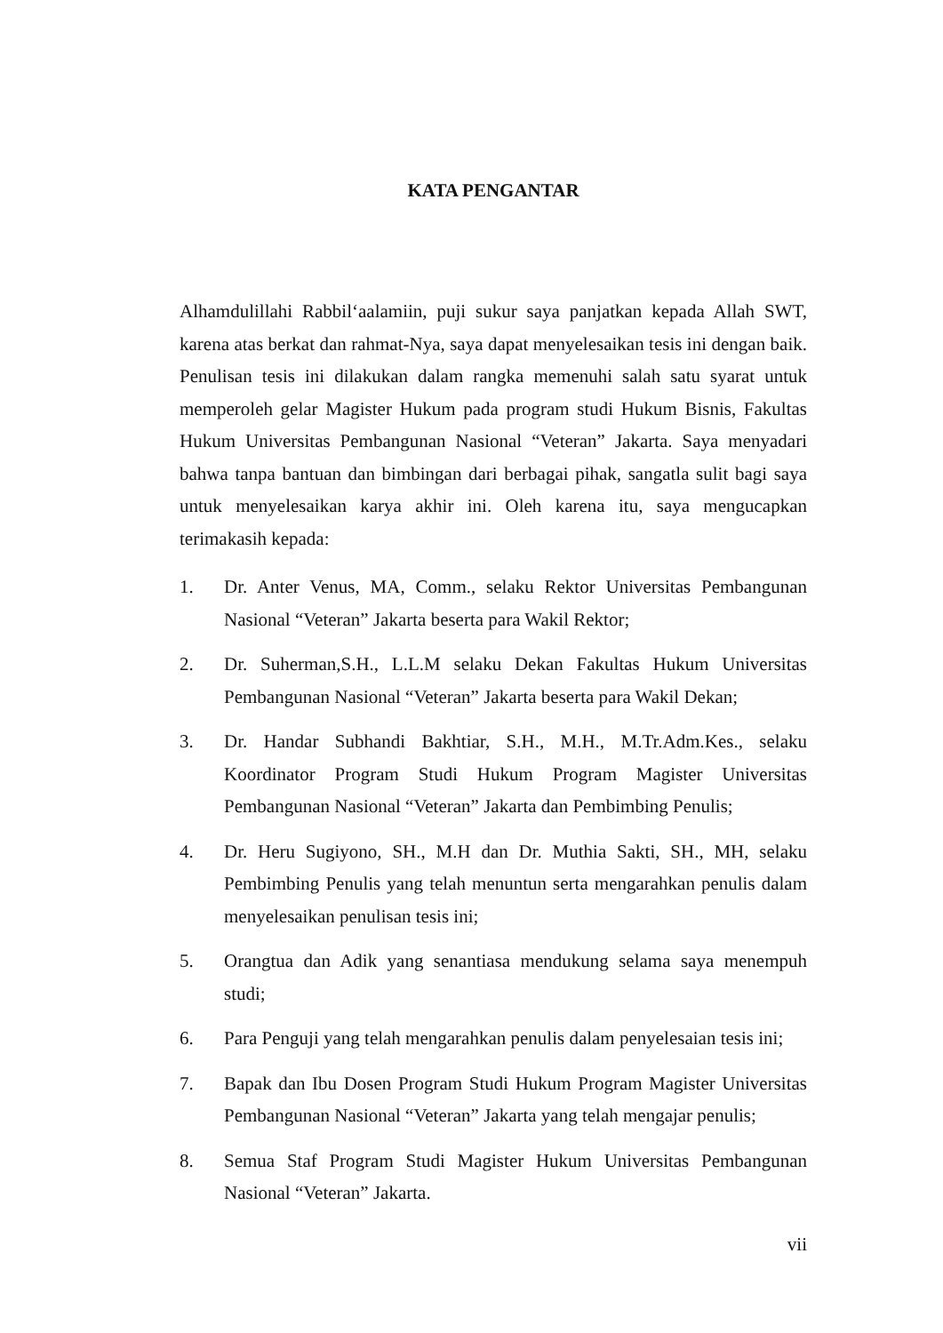KATA PENGANTAR
Alhamdulillahi Rabbil‘aalamiin, puji sukur saya panjatkan kepada Allah SWT, karena atas berkat dan rahmat-Nya, saya dapat menyelesaikan tesis ini dengan baik. Penulisan tesis ini dilakukan dalam rangka memenuhi salah satu syarat untuk memperoleh gelar Magister Hukum pada program studi Hukum Bisnis, Fakultas Hukum Universitas Pembangunan Nasional “Veteran” Jakarta. Saya menyadari bahwa tanpa bantuan dan bimbingan dari berbagai pihak, sangatla sulit bagi saya untuk menyelesaikan karya akhir ini. Oleh karena itu, saya mengucapkan terimakasih kepada:
1. Dr. Anter Venus, MA, Comm., selaku Rektor Universitas Pembangunan Nasional “Veteran” Jakarta beserta para Wakil Rektor;
2. Dr. Suherman,S.H., L.L.M selaku Dekan Fakultas Hukum Universitas Pembangunan Nasional “Veteran” Jakarta beserta para Wakil Dekan;
3. Dr. Handar Subhandi Bakhtiar, S.H., M.H., M.Tr.Adm.Kes., selaku Koordinator Program Studi Hukum Program Magister Universitas Pembangunan Nasional “Veteran” Jakarta dan Pembimbing Penulis;
4. Dr. Heru Sugiyono, SH., M.H dan Dr. Muthia Sakti, SH., MH, selaku Pembimbing Penulis yang telah menuntun serta mengarahkan penulis dalam menyelesaikan penulisan tesis ini;
5. Orangtua dan Adik yang senantiasa mendukung selama saya menempuh studi;
6. Para Penguji yang telah mengarahkan penulis dalam penyelesaian tesis ini;
7. Bapak dan Ibu Dosen Program Studi Hukum Program Magister Universitas Pembangunan Nasional “Veteran” Jakarta yang telah mengajar penulis;
8. Semua Staf Program Studi Magister Hukum Universitas Pembangunan Nasional “Veteran” Jakarta.
vii